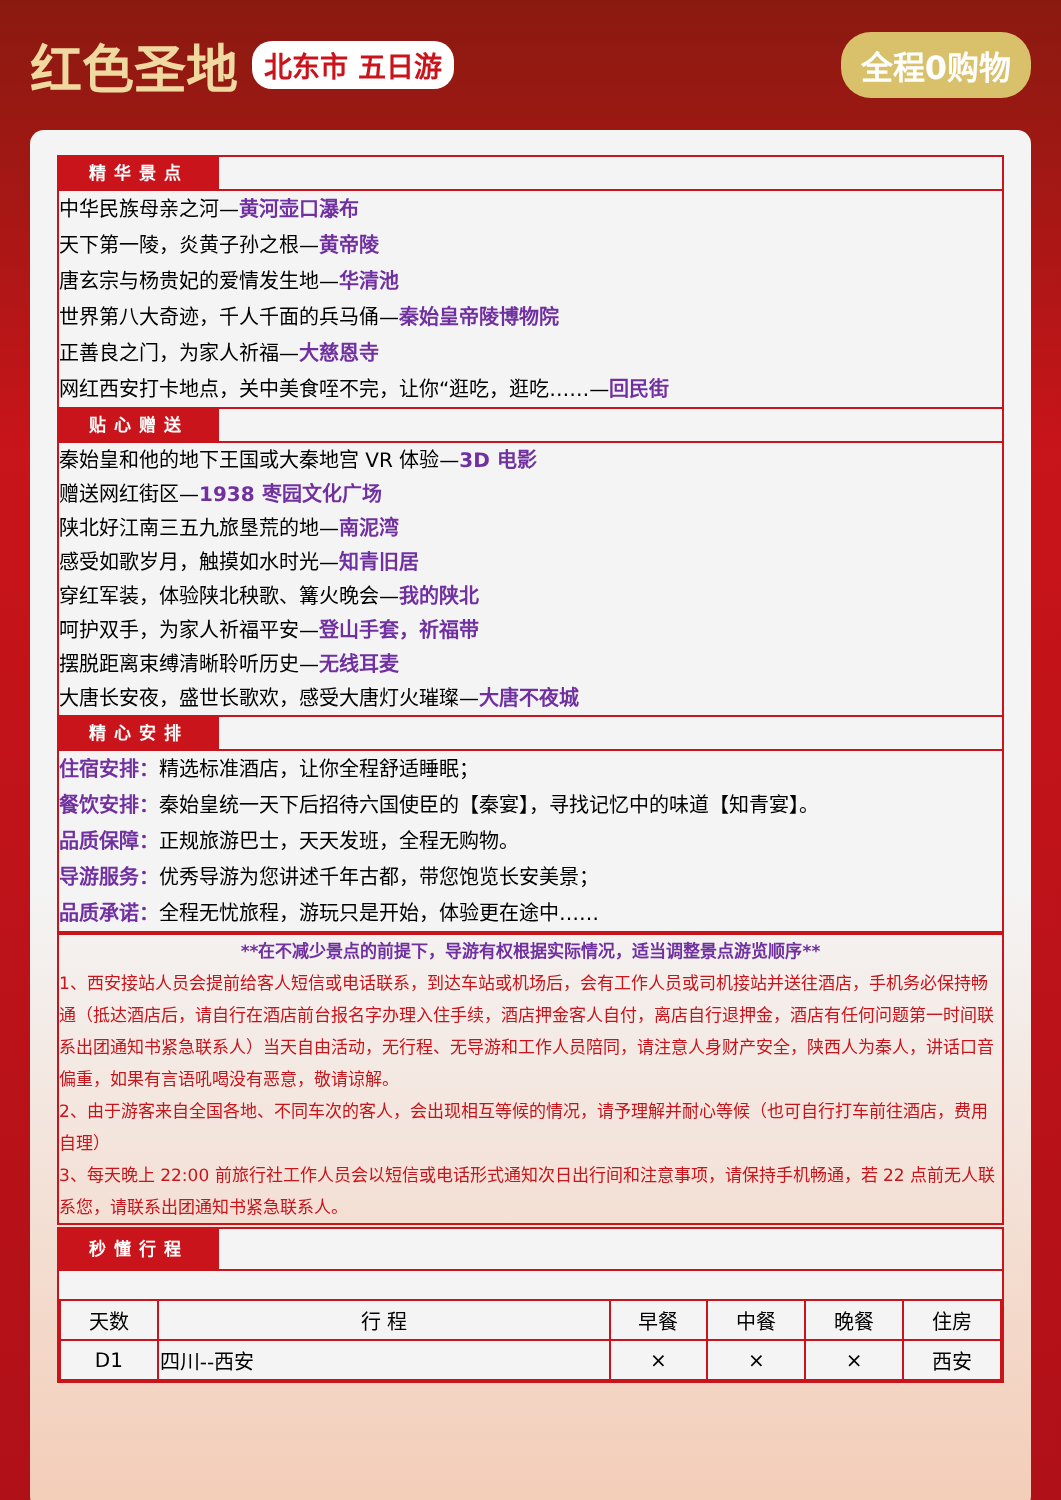红色圣地 北东市 五日游 全程0购物
精华景点
中华民族母亲之河—黄河壶口瀑布
天下第一陵，炎黄子孙之根—黄帝陵
唐玄宗与杨贵妃的爱情发生地—华清池
世界第八大奇迹，千人千面的兵马俑—秦始皇帝陵博物院
正善良之门，为家人祈福—大慈恩寺
网红西安打卡地点，关中美食咥不完，让你“逛吃，逛吃……—回民街
贴心赠送
秦始皇和他的地下王国或大秦地宫 VR 体验—3D 电影
赠送网红街区—1938 枣园文化广场
陕北好江南三五九旅垦荒的地—南泥湾
感受如歌岁月，触摸如水时光—知青旧居
穿红军装，体验陕北秧歌、篝火晚会—我的陕北
呵护双手，为家人祈福平安—登山手套，祈福带
摆脱距离束缚清晰聆听历史—无线耳麦
大唐长安夜，盛世长歌欢，感受大唐灯火璀璨—大唐不夜城
精心安排
住宿安排：精选标准酒店，让你全程舒适睡眠；
餐饮安排：秦始皇统一天下后招待六国使臣的【秦宴】，寻找记忆中的味道【知青宴】。
品质保障：正规旅游巴士，天天发班，全程无购物。
导游服务：优秀导游为您讲述千年古都，带您饱览长安美景；
品质承诺：全程无忧旅程，游玩只是开始，体验更在途中……
**在不减少景点的前提下，导游有权根据实际情况，适当调整景点游览顺序**
1、西安接站人员会提前给客人短信或电话联系，到达车站或机场后，会有工作人员或司机接站并送往酒店，手机务必保持畅通（抵达酒店后，请自行在酒店前台报名字办理入住手续，酒店押金客人自付，离店自行退押金，酒店有任何问题第一时间联系出团通知书紧急联系人）当天自由活动，无行程、无导游和工作人员陪同，请注意人身财产安全，陕西人为秦人，讲话口音偏重，如果有言语吼喝没有恶意，敬请谅解。
2、由于游客来自全国各地、不同车次的客人，会出现相互等候的情况，请予理解并耐心等候（也可自行打车前往酒店，费用自理）
3、每天晚上 22:00 前旅行社工作人员会以短信或电话形式通知次日出行间和注意事项，请保持手机畅通，若 22 点前无人联系您，请联系出团通知书紧急联系人。
秒懂行程
| 天数 | 行 程 | 早餐 | 中餐 | 晚餐 | 住房 |
| --- | --- | --- | --- | --- | --- |
| D1 | 四川--西安 | × | × | × | 西安 |